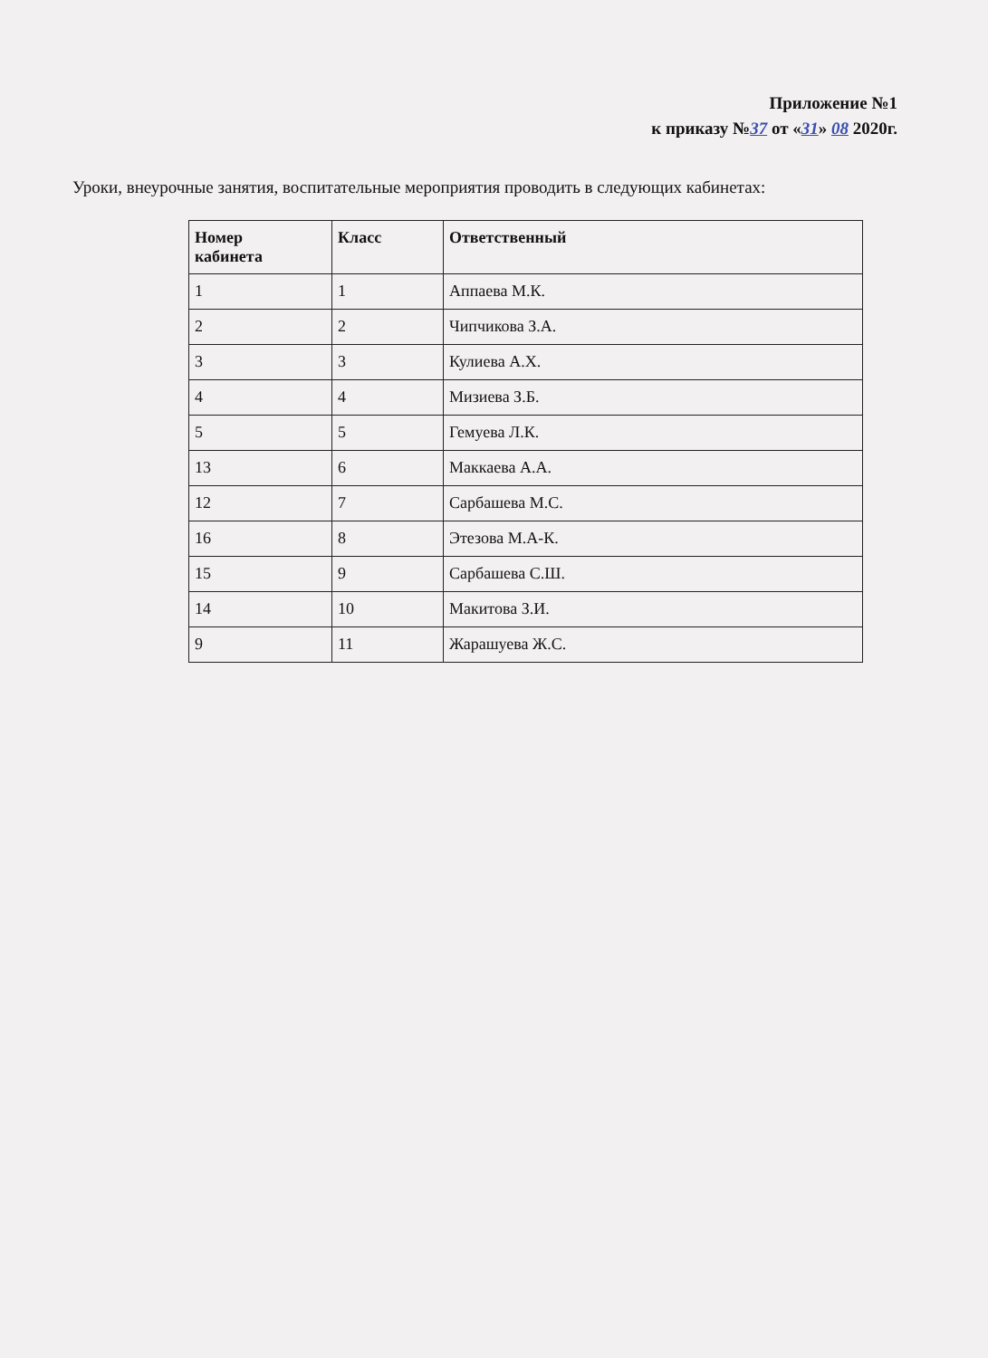Приложение №1
к приказу №37 от «31» 08 2020г.
Уроки, внеурочные занятия, воспитательные мероприятия проводить в следующих кабинетах:
| Номер кабинета | Класс | Ответственный |
| --- | --- | --- |
| 1 | 1 | Аппаева М.К. |
| 2 | 2 | Чипчикова З.А. |
| 3 | 3 | Кулиева А.Х. |
| 4 | 4 | Мизиева З.Б. |
| 5 | 5 | Гемуева Л.К. |
| 13 | 6 | Маккаева А.А. |
| 12 | 7 | Сарбашева М.С. |
| 16 | 8 | Этезова М.А-К. |
| 15 | 9 | Сарбашева С.Ш. |
| 14 | 10 | Макитова З.И. |
| 9 | 11 | Жарашуева Ж.С. |